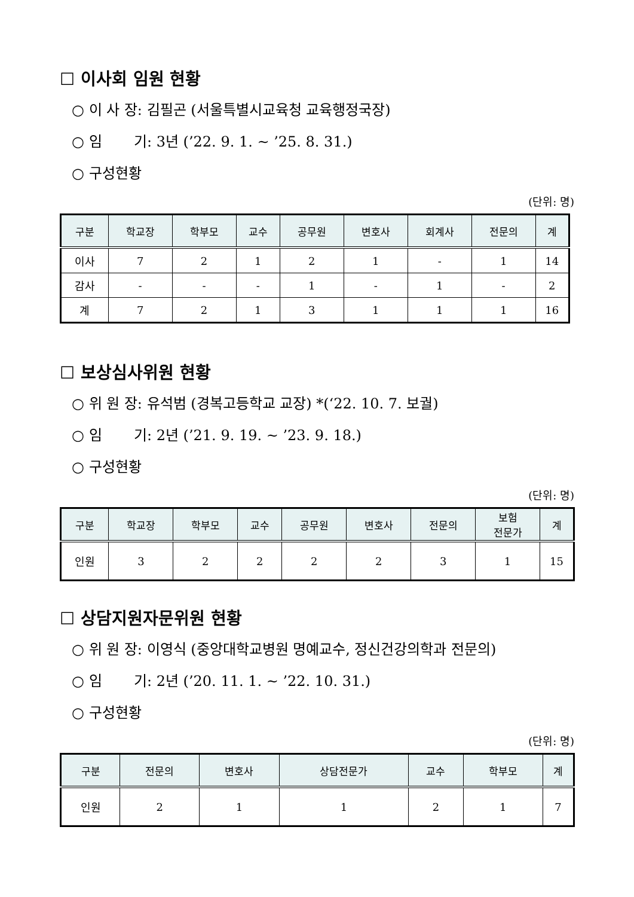☐ 이사회 임원 현황
○ 이 사 장: 김필곤 (서울특별시교육청 교육행정국장)
○ 임 기: 3년 (’22. 9. 1. ~ ’25. 8. 31.)
○ 구성현황
(단위: 명)
| 구분 | 학교장 | 학부모 | 교수 | 공무원 | 변호사 | 회계사 | 전문의 | 계 |
| --- | --- | --- | --- | --- | --- | --- | --- | --- |
| 이사 | 7 | 2 | 1 | 2 | 1 | - | 1 | 14 |
| 감사 | - | - | - | 1 | - | 1 | - | 2 |
| 계 | 7 | 2 | 1 | 3 | 1 | 1 | 1 | 16 |
☐ 보상심사위원 현황
○ 위 원 장: 유석범 (경복고등학교 교장) *(‘22. 10. 7. 보궐)
○ 임 기: 2년 (’21. 9. 19. ~ ’23. 9. 18.)
○ 구성현황
(단위: 명)
| 구분 | 학교장 | 학부모 | 교수 | 공무원 | 변호사 | 전문의 | 보험 전문가 | 계 |
| --- | --- | --- | --- | --- | --- | --- | --- | --- |
| 인원 | 3 | 2 | 2 | 2 | 2 | 3 | 1 | 15 |
☐ 상담지원자문위원 현황
○ 위 원 장: 이영식 (중앙대학교병원 명예교수, 정신건강의학과 전문의)
○ 임 기: 2년 (’20. 11. 1. ~ ’22. 10. 31.)
○ 구성현황
(단위: 명)
| 구분 | 전문의 | 변호사 | 상담전문가 | 교수 | 학부모 | 계 |
| --- | --- | --- | --- | --- | --- | --- |
| 인원 | 2 | 1 | 1 | 2 | 1 | 7 |